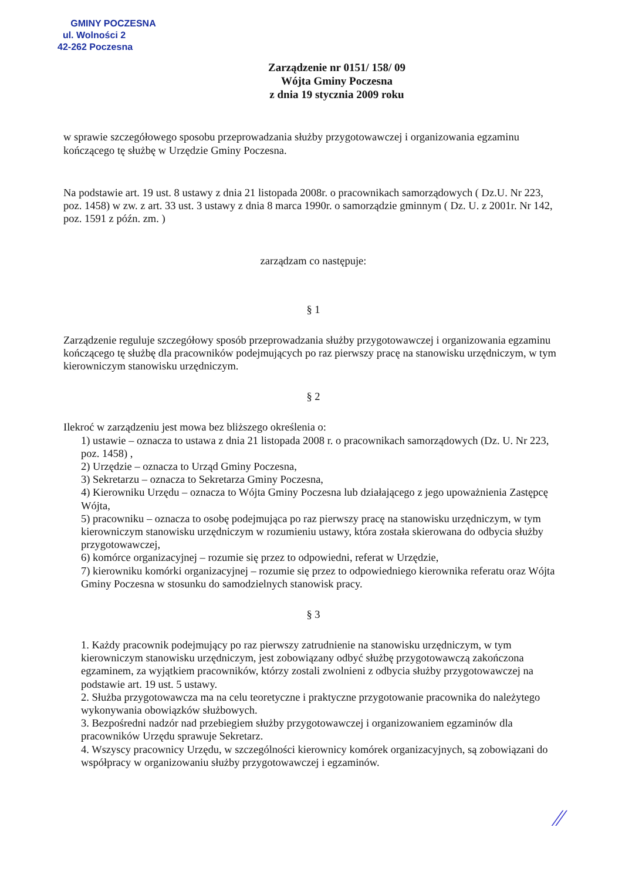GMINY POCZESNA
ul. Wolności 2
42-262 Poczesna
Zarządzenie nr 0151/ 158/ 09
Wójta Gminy Poczesna
z dnia 19 stycznia 2009 roku
w sprawie szczegółowego sposobu przeprowadzania służby przygotowawczej i organizowania egzaminu kończącego tę służbę w Urzędzie Gminy Poczesna.
Na podstawie art. 19 ust. 8 ustawy z dnia 21 listopada 2008r. o pracownikach samorządowych ( Dz.U. Nr 223, poz. 1458) w zw. z art. 33 ust. 3 ustawy z dnia 8 marca 1990r. o samorządzie gminnym ( Dz. U. z 2001r. Nr 142, poz. 1591 z późn. zm. )
zarządzam co następuje:
§ 1
Zarządzenie reguluje szczegółowy sposób przeprowadzania służby przygotowawczej i organizowania egzaminu kończącego tę służbę dla pracowników podejmujących po raz pierwszy pracę na stanowisku urzędniczym, w tym kierowniczym stanowisku urzędniczym.
§ 2
Ilekroć w zarządzeniu jest mowa bez bliższego określenia o:
1) ustawie – oznacza to ustawa z dnia 21 listopada 2008 r. o pracownikach samorządowych (Dz. U. Nr 223, poz. 1458) ,
2) Urzędzie – oznacza to Urząd Gminy Poczesna,
3) Sekretarzu – oznacza to Sekretarza Gminy Poczesna,
4) Kierowniku Urzędu – oznacza to Wójta Gminy Poczesna lub działającego z jego upoważnienia Zastępcę Wójta,
5) pracowniku – oznacza to osobę podejmująca po raz pierwszy pracę na stanowisku urzędniczym, w tym kierowniczym stanowisku urzędniczym w rozumieniu ustawy, która została skierowana do odbycia służby przygotowawczej,
6) komórce organizacyjnej – rozumie się przez to odpowiedni, referat w Urzędzie,
7) kierowniku komórki organizacyjnej – rozumie się przez to odpowiedniego kierownika referatu oraz Wójta Gminy Poczesna w stosunku do samodzielnych stanowisk pracy.
§ 3
1. Każdy pracownik podejmujący po raz pierwszy zatrudnienie na stanowisku urzędniczym, w tym kierowniczym stanowisku urzędniczym, jest zobowiązany odbyć służbę przygotowawczą zakończona egzaminem, za wyjątkiem pracowników, którzy zostali zwolnieni z odbycia służby przygotowawczej na podstawie art. 19 ust. 5 ustawy.
2. Służba przygotowawcza ma na celu teoretyczne i praktyczne przygotowanie pracownika do należytego wykonywania obowiązków służbowych.
3. Bezpośredni nadzór nad przebiegiem służby przygotowawczej i organizowaniem egzaminów dla pracowników Urzędu sprawuje Sekretarz.
4. Wszyscy pracownicy Urzędu, w szczególności kierownicy komórek organizacyjnych, są zobowiązani do współpracy w organizowaniu służby przygotowawczej i egzaminów.
⁄⁄